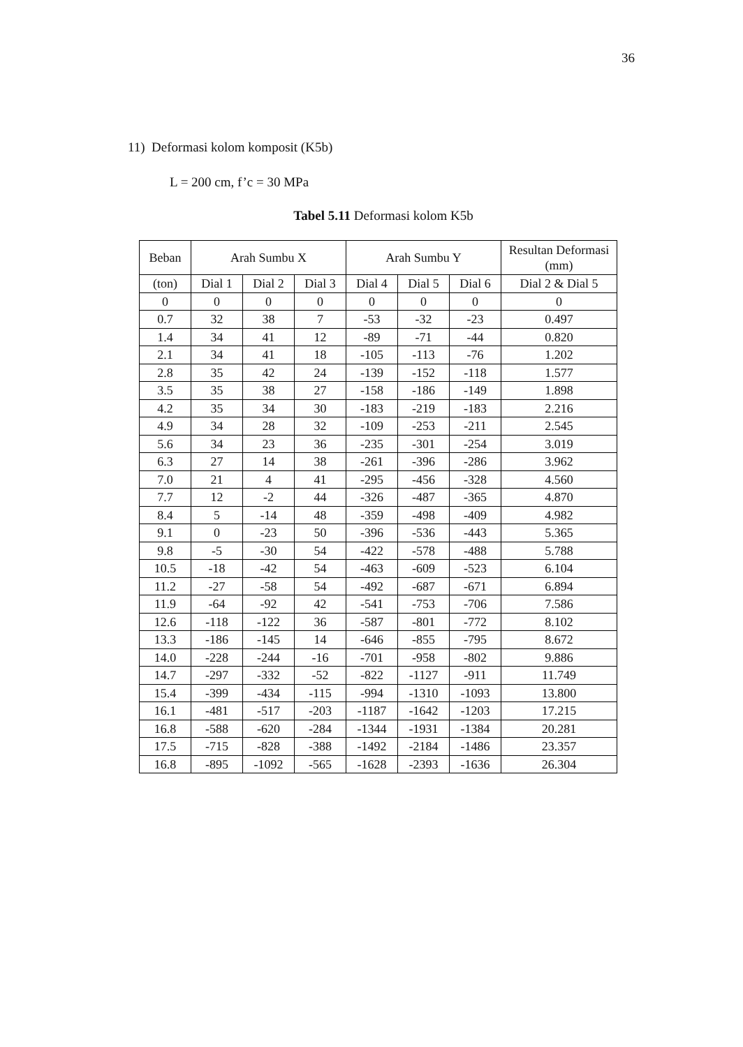36
11) Deformasi kolom komposit (K5b)
L = 200 cm, f’c = 30 MPa
Tabel 5.11 Deformasi kolom K5b
| Beban | Arah Sumbu X | | | Arah Sumbu Y | | | Resultan Deformasi (mm) |
| --- | --- | --- | --- | --- | --- | --- | --- |
| (ton) | Dial 1 | Dial 2 | Dial 3 | Dial 4 | Dial 5 | Dial 6 | Dial 2 & Dial 5 |
| 0 | 0 | 0 | 0 | 0 | 0 | 0 | 0 |
| 0.7 | 32 | 38 | 7 | -53 | -32 | -23 | 0.497 |
| 1.4 | 34 | 41 | 12 | -89 | -71 | -44 | 0.820 |
| 2.1 | 34 | 41 | 18 | -105 | -113 | -76 | 1.202 |
| 2.8 | 35 | 42 | 24 | -139 | -152 | -118 | 1.577 |
| 3.5 | 35 | 38 | 27 | -158 | -186 | -149 | 1.898 |
| 4.2 | 35 | 34 | 30 | -183 | -219 | -183 | 2.216 |
| 4.9 | 34 | 28 | 32 | -109 | -253 | -211 | 2.545 |
| 5.6 | 34 | 23 | 36 | -235 | -301 | -254 | 3.019 |
| 6.3 | 27 | 14 | 38 | -261 | -396 | -286 | 3.962 |
| 7.0 | 21 | 4 | 41 | -295 | -456 | -328 | 4.560 |
| 7.7 | 12 | -2 | 44 | -326 | -487 | -365 | 4.870 |
| 8.4 | 5 | -14 | 48 | -359 | -498 | -409 | 4.982 |
| 9.1 | 0 | -23 | 50 | -396 | -536 | -443 | 5.365 |
| 9.8 | -5 | -30 | 54 | -422 | -578 | -488 | 5.788 |
| 10.5 | -18 | -42 | 54 | -463 | -609 | -523 | 6.104 |
| 11.2 | -27 | -58 | 54 | -492 | -687 | -671 | 6.894 |
| 11.9 | -64 | -92 | 42 | -541 | -753 | -706 | 7.586 |
| 12.6 | -118 | -122 | 36 | -587 | -801 | -772 | 8.102 |
| 13.3 | -186 | -145 | 14 | -646 | -855 | -795 | 8.672 |
| 14.0 | -228 | -244 | -16 | -701 | -958 | -802 | 9.886 |
| 14.7 | -297 | -332 | -52 | -822 | -1127 | -911 | 11.749 |
| 15.4 | -399 | -434 | -115 | -994 | -1310 | -1093 | 13.800 |
| 16.1 | -481 | -517 | -203 | -1187 | -1642 | -1203 | 17.215 |
| 16.8 | -588 | -620 | -284 | -1344 | -1931 | -1384 | 20.281 |
| 17.5 | -715 | -828 | -388 | -1492 | -2184 | -1486 | 23.357 |
| 16.8 | -895 | -1092 | -565 | -1628 | -2393 | -1636 | 26.304 |